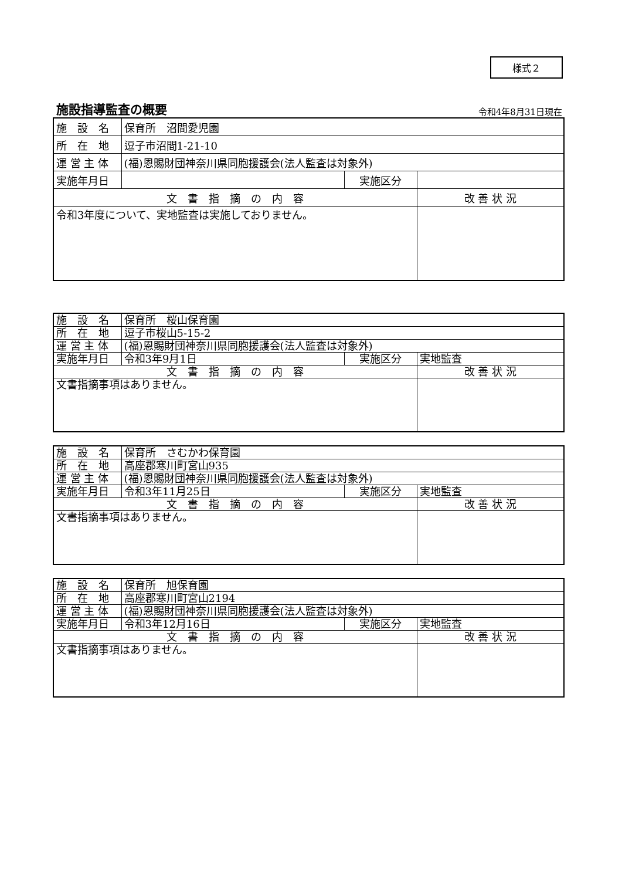様式２
施設指導監査の概要
令和4年8月31日現在
| 施 設 名 | 保育所 沼間愛児園 | | |
| 所 在 地 | 逗子市沼間1-21-10 | | |
| 運 営 主 体 | (福)恩賜財団神奈川県同胞援護会(法人監査は対象外) | | |
| 実施年月日 | | 実施区分 | |
| 文 書 指 摘 の 内 容 | | | 改 善 状 況 |
| 令和3年度について、実地監査は実施しておりません。 | | | |
| 施 設 名 | 保育所 桜山保育園 | | |
| 所 在 地 | 逗子市桜山5-15-2 | | |
| 運 営 主 体 | (福)恩賜財団神奈川県同胞援護会(法人監査は対象外) | | |
| 実施年月日 | 令和3年9月1日 | 実施区分 | 実地監査 |
| 文 書 指 摘 の 内 容 | | | 改 善 状 況 |
| 文書指摘事項はありません。 | | | |
| 施 設 名 | 保育所 さむかわ保育園 | | |
| 所 在 地 | 高座郡寒川町宮山935 | | |
| 運 営 主 体 | (福)恩賜財団神奈川県同胞援護会(法人監査は対象外) | | |
| 実施年月日 | 令和3年11月25日 | 実施区分 | 実地監査 |
| 文 書 指 摘 の 内 容 | | | 改 善 状 況 |
| 文書指摘事項はありません。 | | | |
| 施 設 名 | 保育所 旭保育園 | | |
| 所 在 地 | 高座郡寒川町宮山2194 | | |
| 運 営 主 体 | (福)恩賜財団神奈川県同胞援護会(法人監査は対象外) | | |
| 実施年月日 | 令和3年12月16日 | 実施区分 | 実地監査 |
| 文 書 指 摘 の 内 容 | | | 改 善 状 況 |
| 文書指摘事項はありません。 | | | |